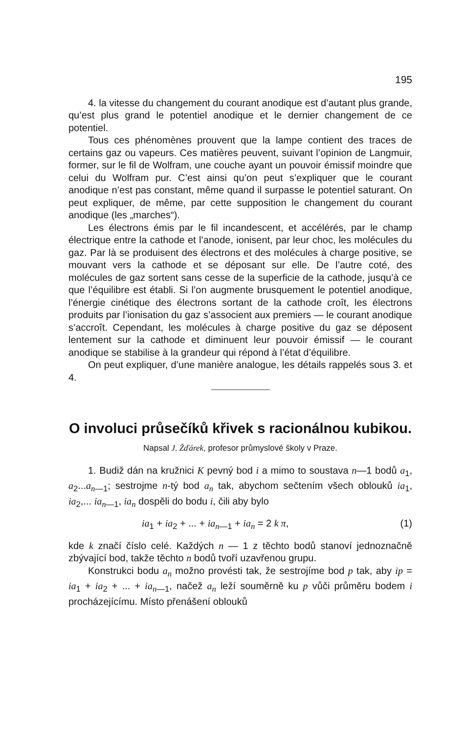195
4. la vitesse du changement du courant anodique est d’autant plus grande, qu’est plus grand le potentiel anodique et le dernier changement de ce potentiel.
Tous ces phénomènes prouvent que la lampe contient des traces de certains gaz ou vapeurs. Ces matières peuvent, suivant l’opinion de Langmuir, former, sur le fil de Wolfram, une couche ayant un pouvoir émissif moindre que celui du Wolfram pur. C’est ainsi qu’on peut s’expliquer que le courant anodique n’est pas constant, même quand il surpasse le potentiel saturant. On peut expliquer, de même, par cette supposition le changement du courant anodique (les „marches“).
Les électrons émis par le fil incandescent, et accélérés, par le champ électrique entre la cathode et l’anode, ionisent, par leur choc, les molécules du gaz. Par là se produisent des électrons et des molécules à charge positive, se mouvant vers la cathode et se déposant sur elle. De l’autre coté, des molécules de gaz sortent sans cesse de la superficie de la cathode, jusqu’à ce que l’équilibre est établi. Si l’on augmente brusquement le potentiel anodique, l’énergie cinétique des électrons sortant de la cathode croît, les électrons produits par l’ionisation du gaz s’associent aux premiers — le courant anodique s’accroît. Cependant, les molécules à charge positive du gaz se déposent lentement sur la cathode et diminuent leur pouvoir émissif — le courant anodique se stabilise à la grandeur qui répond à l’état d’équilibre.
On peut expliquer, d’une manière analogue, les détails rappelés sous 3. et 4.
O involuci průsečíků křivek s racionálnou kubikou.
Napsal J. Žďárek, profesor průmyslové školy v Praze.
1. Budiž dán na kružnici K pevný bod i a mimo to soustava n—1 bodů a<sub>1</sub>, a<sub>2</sub>...a<sub>n—1</sub>; sestrojme n-tý bod a<sub>n</sub> tak, abychom sečtením všech oblouků ia<sub>1</sub>, ia<sub>2</sub>,... ia<sub>n—1</sub>, ia<sub>n</sub> dospěli do bodu i, čili aby bylo
ia<sub>1</sub> + ia<sub>2</sub> + ... + ia<sub>n—1</sub> + ia<sub>n</sub> = 2 k π, (1)
kde k značí číslo celé. Každých n — 1 z těchto bodů stanoví jednoznačně zbývající bod, takže těchto n bodů tvoří uzavřenou grupu.
Konstrukci bodu a<sub>n</sub> možno provésti tak, že sestrojíme bod p tak, aby ip = ia<sub>1</sub> + ia<sub>2</sub> + ... + ia<sub>n—1</sub>, načež a<sub>n</sub> leží souměrně ku p vůči průměru bodem i procházejícímu. Místo přenášení oblouků